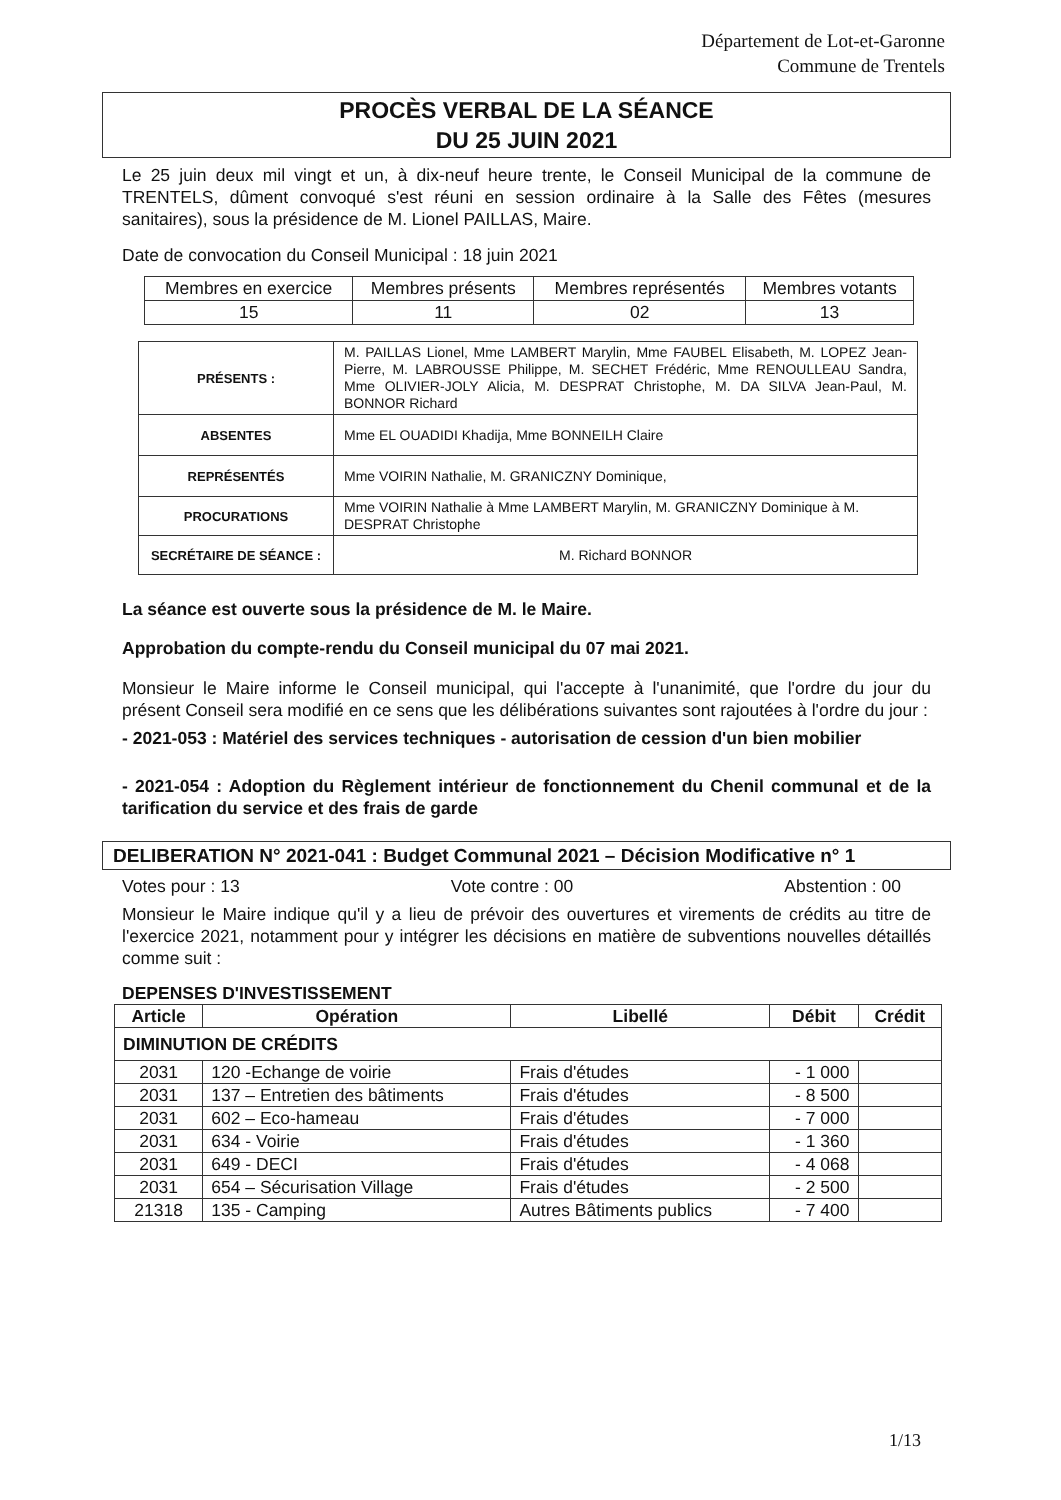Département de Lot-et-Garonne
Commune de Trentels
PROCÈS VERBAL DE LA SÉANCE
DU 25 JUIN 2021
Le 25 juin deux mil vingt et un, à dix-neuf heure trente, le Conseil Municipal de la commune de TRENTELS, dûment convoqué s'est réuni en session ordinaire à la Salle des Fêtes (mesures sanitaires), sous la présidence de M. Lionel PAILLAS, Maire.
Date de convocation du Conseil Municipal : 18 juin 2021
| Membres en exercice | Membres présents | Membres représentés | Membres votants |
| 15 | 11 | 02 | 13 |
| PRÉSENTS : | M. PAILLAS Lionel, Mme LAMBERT Marylin, Mme FAUBEL Elisabeth, M. LOPEZ Jean-Pierre, M. LABROUSSE Philippe, M. SECHET Frédéric, Mme RENOULLEAU Sandra, Mme OLIVIER-JOLY Alicia, M. DESPRAT Christophe, M. DA SILVA Jean-Paul, M. BONNOR Richard |
| ABSENTES | Mme EL OUADIDI Khadija, Mme BONNEILH Claire |
| REPRÉSENTÉS | Mme VOIRIN Nathalie, M. GRANICZNY Dominique, |
| PROCURATIONS | Mme VOIRIN Nathalie à Mme LAMBERT Marylin, M. GRANICZNY Dominique à M. DESPRAT Christophe |
| SECRÉTAIRE DE SÉANCE : | M. Richard BONNOR |
La séance est ouverte sous la présidence de M. le Maire.
Approbation du compte-rendu du Conseil municipal du 07 mai 2021.
Monsieur le Maire informe le Conseil municipal, qui l'accepte à l'unanimité, que l'ordre du jour du présent Conseil sera modifié en ce sens que les délibérations suivantes sont rajoutées à l'ordre du jour :
- 2021-053 : Matériel des services techniques - autorisation de cession d'un bien mobilier
- 2021-054 : Adoption du Règlement intérieur de fonctionnement du Chenil communal et de la tarification du service et des frais de garde
DELIBERATION N° 2021-041 : Budget Communal 2021 – Décision Modificative n° 1
Votes pour : 13 Vote contre : 00 Abstention : 00
Monsieur le Maire indique qu'il y a lieu de prévoir des ouvertures et virements de crédits au titre de l'exercice 2021, notamment pour y intégrer les décisions en matière de subventions nouvelles détaillés comme suit :
DEPENSES D'INVESTISSEMENT
| Article | Opération | Libellé | Débit | Crédit |
| --- | --- | --- | --- | --- |
| DIMINUTION DE CRÉDITS | | | | |
| 2031 | 120 -Echange de voirie | Frais d'études | - 1 000 | |
| 2031 | 137 – Entretien des bâtiments | Frais d'études | - 8 500 | |
| 2031 | 602 – Eco-hameau | Frais d'études | - 7 000 | |
| 2031 | 634 - Voirie | Frais d'études | - 1 360 | |
| 2031 | 649 - DECI | Frais d'études | - 4 068 | |
| 2031 | 654 – Sécurisation Village | Frais d'études | - 2 500 | |
| 21318 | 135 - Camping | Autres Bâtiments publics | - 7 400 | |
1/13